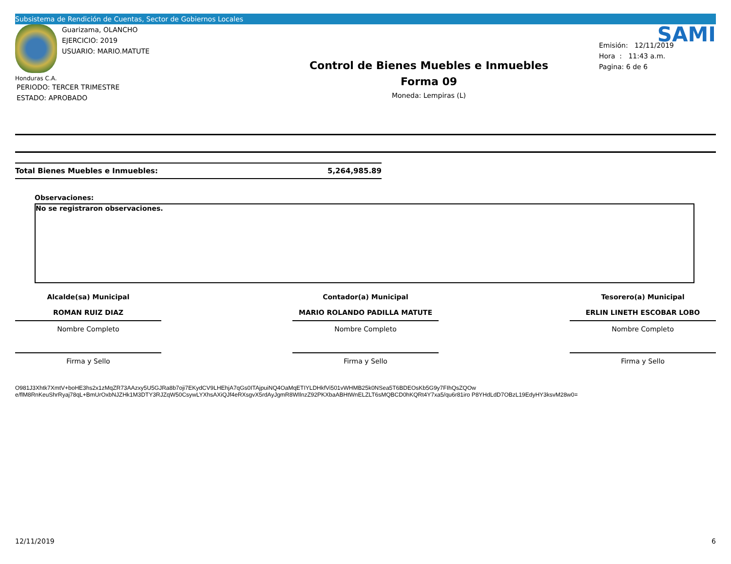Subsistema de Rendición de Cuentas, Sector de Gobiernos Locales
Guarizama, OLANCHO
EJERCICIO: 2019
USUARIO: MARIO.MATUTE
Honduras C.A.
PERIODO: TERCER TRIMESTRE
ESTADO: APROBADO
Control de Bienes Muebles e Inmuebles
Forma 09
Moneda: Lempiras (L)
SAMI
Emisión: 12/11/2019
Hora : 11:43 a.m.
Pagina: 6 de 6
Total Bienes Muebles e Inmuebles: 5,264,985.89
Observaciones:
No se registraron observaciones.
Alcalde(sa) Municipal
ROMAN RUIZ DIAZ
Nombre Completo
Firma y Sello
Contador(a) Municipal
MARIO ROLANDO PADILLA MATUTE
Nombre Completo
Firma y Sello
Tesorero(a) Municipal
ERLIN LINETH ESCOBAR LOBO
Nombre Completo
Firma y Sello
O981J3Xhtk7XmtV+boHE3hs2x1zMqZR73AAzxy5U5GJRa8b7oji7EKydCV9LHEhjA7qGs0ITAjpuiNQ4OaMqETIYLDHkfVi501vWHMB25k0NSea5T6BDEOsKb5G9y7FIhQsZQOw
e/flM8RnKeuShrRyaj78qL+BmUrOxbNJZHk1M3DTY3RJZqW50CsywLYXhsAXiQJf4eRXsgvX5rdAyJgmR8WIlnzZ92PKXbaABHtWnELZLT6sMQBCD0hKQRt4Y7xa5/qu6r81iro P8YHdLdD7OBzL19EdyHY3ksvM28w0=
12/11/2019 6